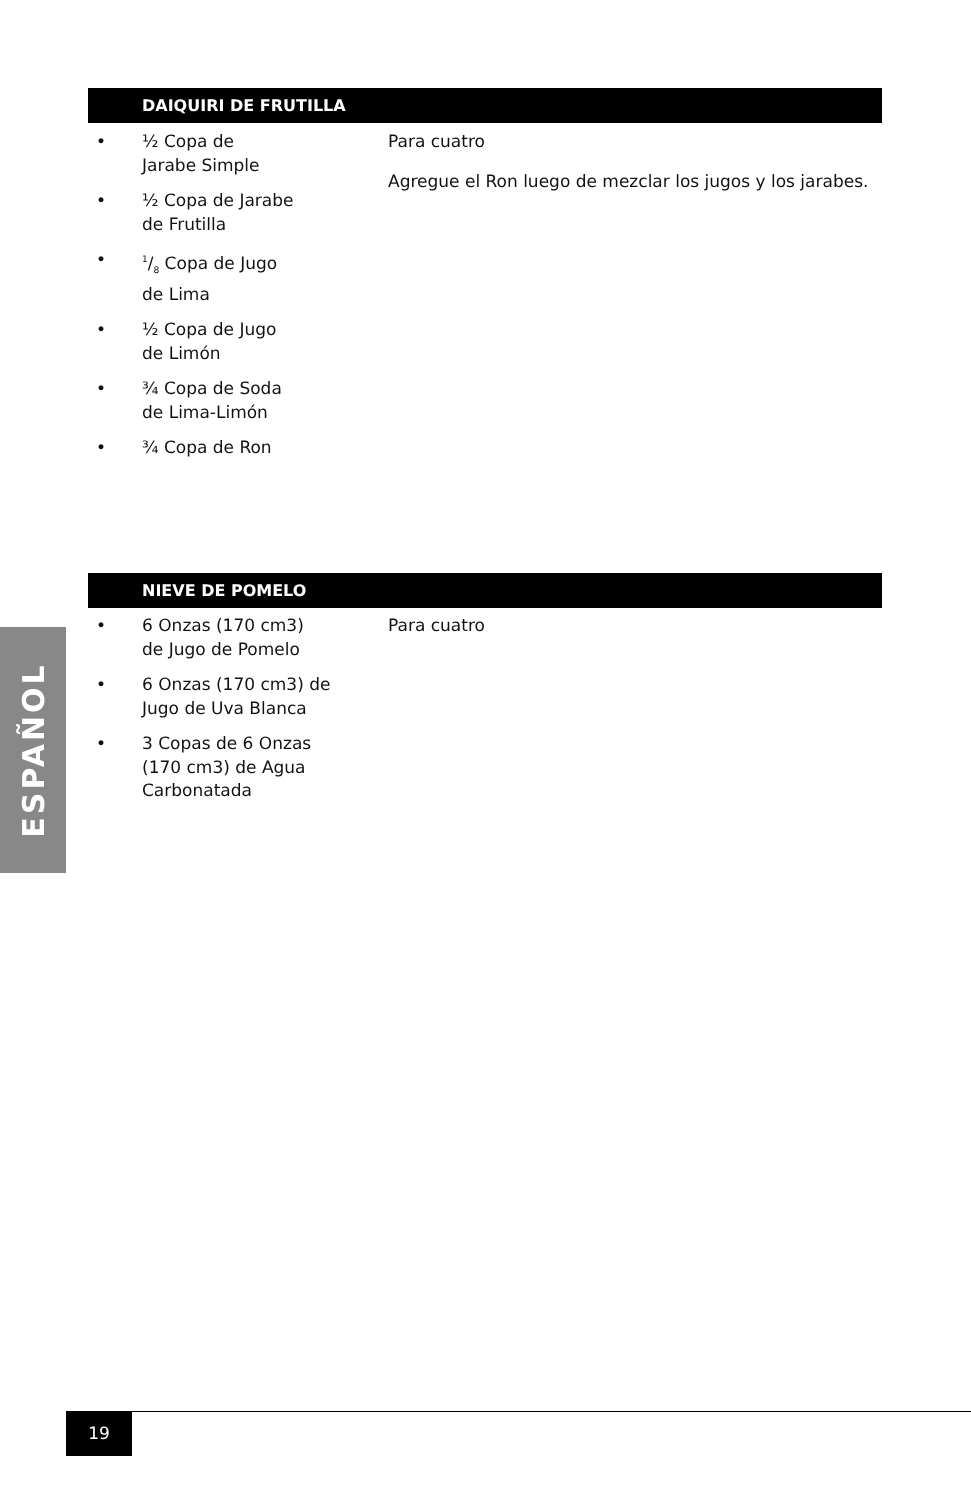DAIQUIRI DE FRUTILLA
• ½ Copa de
Jarabe Simple
• ½ Copa de Jarabe
de Frutilla
•
1/8 Copa de Jugo
de Lima
• ½ Copa de Jugo
de Limón
• ¾ Copa de Soda
de Lima-Limón
• ¾ Copa de Ron
Para cuatro
Agregue el Ron luego de mezclar los jugos y los jarabes.
NIEVE DE POMELO
• 6 Onzas (170 cm3)
de Jugo de Pomelo
• 6 Onzas (170 cm3) de
Jugo de Uva Blanca
• 3 Copas de 6 Onzas
(170 cm3) de Agua
Carbonatada
Para cuatro
ESPAÑOL
19